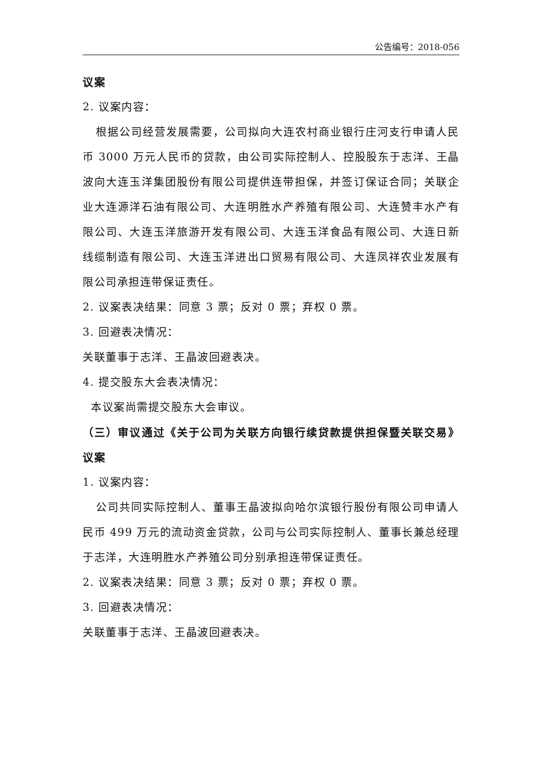公告编号：2018-056
议案
2. 议案内容：
根据公司经营发展需要，公司拟向大连农村商业银行庄河支行申请人民币 3000 万元人民币的贷款，由公司实际控制人、控股股东于志洋、王晶波向大连玉洋集团股份有限公司提供连带担保，并签订保证合同；关联企业大连源洋石油有限公司、大连明胜水产养殖有限公司、大连赞丰水产有限公司、大连玉洋旅游开发有限公司、大连玉洋食品有限公司、大连日新线缆制造有限公司、大连玉洋进出口贸易有限公司、大连凤祥农业发展有限公司承担连带保证责任。
2. 议案表决结果：同意 3 票；反对 0 票；弃权 0 票。
3. 回避表决情况：
关联董事于志洋、王晶波回避表决。
4. 提交股东大会表决情况：
本议案尚需提交股东大会审议。
（三）审议通过《关于公司为关联方向银行续贷款提供担保暨关联交易》议案
1. 议案内容：
公司共同实际控制人、董事王晶波拟向哈尔滨银行股份有限公司申请人民币 499 万元的流动资金贷款，公司与公司实际控制人、董事长兼总经理于志洋，大连明胜水产养殖公司分别承担连带保证责任。
2. 议案表决结果：同意 3 票；反对 0 票；弃权 0 票。
3. 回避表决情况：
关联董事于志洋、王晶波回避表决。